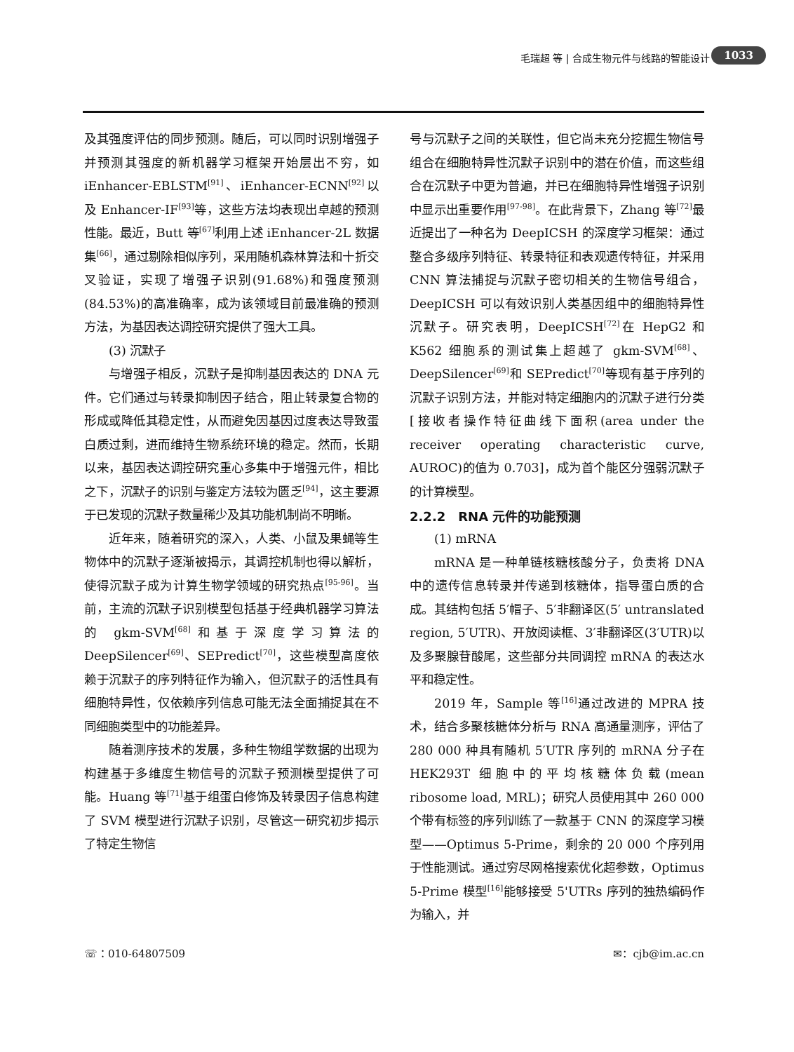毛瑞超 等 | 合成生物元件与线路的智能设计 1033
及其强度评估的同步预测。随后，可以同时识别增强子并预测其强度的新机器学习框架开始层出不穷，如 iEnhancer-EBLSTM<sup>[91]</sup>、iEnhancer-ECNN<sup>[92]</sup>以及 Enhancer-IF<sup>[93]</sup>等，这些方法均表现出卓越的预测性能。最近，Butt 等<sup>[67]</sup>利用上述 iEnhancer-2L 数据集<sup>[66]</sup>，通过剔除相似序列，采用随机森林算法和十折交叉验证，实现了增强子识别(91.68%)和强度预测(84.53%)的高准确率，成为该领域目前最准确的预测方法，为基因表达调控研究提供了强大工具。
(3) 沉默子
与增强子相反，沉默子是抑制基因表达的 DNA 元件。它们通过与转录抑制因子结合，阻止转录复合物的形成或降低其稳定性，从而避免因基因过度表达导致蛋白质过剩，进而维持生物系统环境的稳定。然而，长期以来，基因表达调控研究重心多集中于增强元件，相比之下，沉默子的识别与鉴定方法较为匮乏<sup>[94]</sup>，这主要源于已发现的沉默子数量稀少及其功能机制尚不明晰。
近年来，随着研究的深入，人类、小鼠及果蝇等生物体中的沉默子逐渐被揭示，其调控机制也得以解析，使得沉默子成为计算生物学领域的研究热点<sup>[95-96]</sup>。当前，主流的沉默子识别模型包括基于经典机器学习算法的 gkm-SVM<sup>[68]</sup>和基于深度学习算法的 DeepSilencer<sup>[69]</sup>、SEPredict<sup>[70]</sup>，这些模型高度依赖于沉默子的序列特征作为输入，但沉默子的活性具有细胞特异性，仅依赖序列信息可能无法全面捕捉其在不同细胞类型中的功能差异。
随着测序技术的发展，多种生物组学数据的出现为构建基于多维度生物信号的沉默子预测模型提供了可能。Huang 等<sup>[71]</sup>基于组蛋白修饰及转录因子信息构建了 SVM 模型进行沉默子识别，尽管这一研究初步揭示了特定生物信
号与沉默子之间的关联性，但它尚未充分挖掘生物信号组合在细胞特异性沉默子识别中的潜在价值，而这些组合在沉默子中更为普遍，并已在细胞特异性增强子识别中显示出重要作用<sup>[97-98]</sup>。在此背景下，Zhang 等<sup>[72]</sup>最近提出了一种名为 DeepICSH 的深度学习框架：通过整合多级序列特征、转录特征和表观遗传特征，并采用 CNN 算法捕捉与沉默子密切相关的生物信号组合，DeepICSH 可以有效识别人类基因组中的细胞特异性沉默子。研究表明，DeepICSH<sup>[72]</sup>在 HepG2 和 K562 细胞系的测试集上超越了 gkm-SVM<sup>[68]</sup>、DeepSilencer<sup>[69]</sup>和 SEPredict<sup>[70]</sup>等现有基于序列的沉默子识别方法，并能对特定细胞内的沉默子进行分类[接收者操作特征曲线下面积(area under the receiver operating characteristic curve, AUROC)的值为 0.703]，成为首个能区分强弱沉默子的计算模型。
2.2.2　RNA 元件的功能预测
(1) mRNA
mRNA 是一种单链核糖核酸分子，负责将 DNA 中的遗传信息转录并传递到核糖体，指导蛋白质的合成。其结构包括 5′帽子、5′非翻译区(5′ untranslated region, 5′UTR)、开放阅读框、3′非翻译区(3′UTR)以及多聚腺苷酸尾，这些部分共同调控 mRNA 的表达水平和稳定性。
2019 年，Sample 等<sup>[16]</sup>通过改进的 MPRA 技术，结合多聚核糖体分析与 RNA 高通量测序，评估了 280 000 种具有随机 5′UTR 序列的 mRNA 分子在 HEK293T 细胞中的平均核糖体负载(mean ribosome load, MRL)；研究人员使用其中 260 000 个带有标签的序列训练了一款基于 CNN 的深度学习模型——Optimus 5-Prime，剩余的 20 000 个序列用于性能测试。通过穷尽网格搜索优化超参数，Optimus 5-Prime 模型<sup>[16]</sup>能够接受 5'UTRs 序列的独热编码作为输入，并
☏：010-64807509 ✉：cjb@im.ac.cn